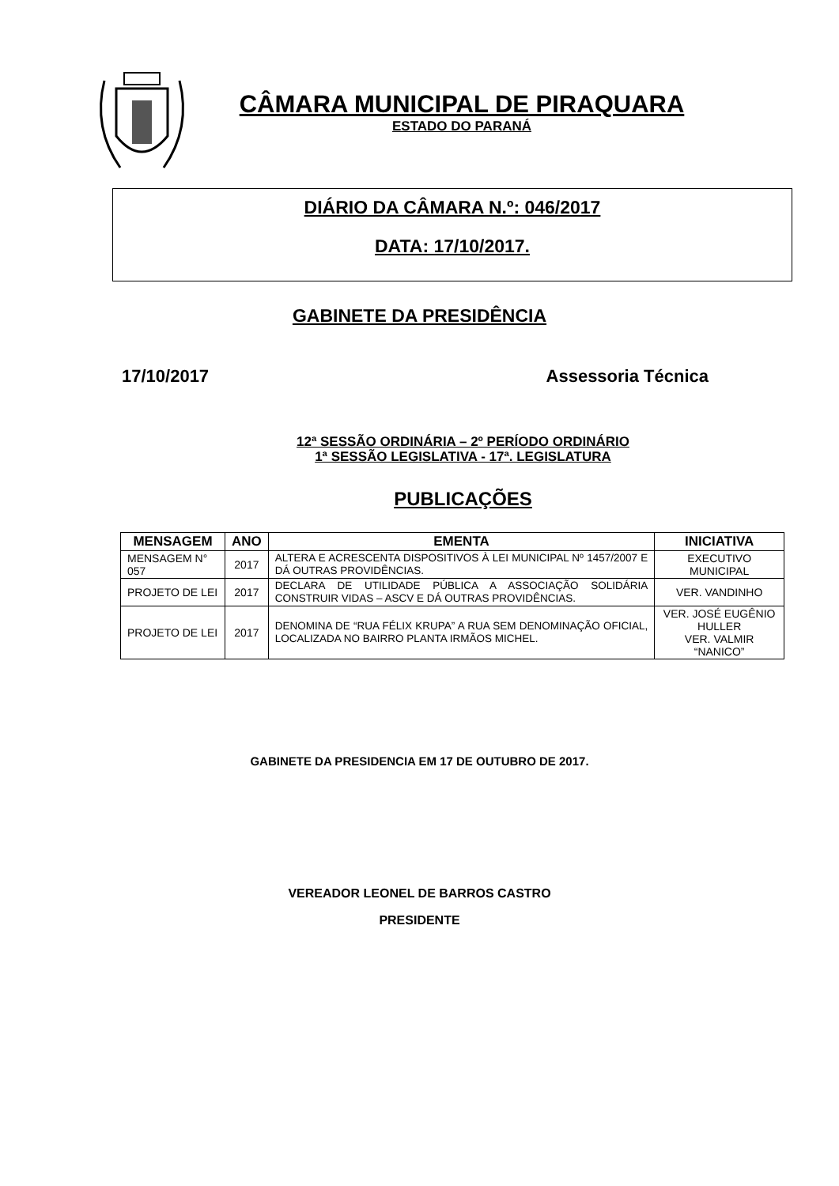CÂMARA MUNICIPAL DE PIRAQUARA
ESTADO DO PARANÁ
DIÁRIO DA CÂMARA N.º: 046/2017
DATA: 17/10/2017.
GABINETE DA PRESIDÊNCIA
17/10/2017 Assessoria Técnica
12ª SESSÃO ORDINÁRIA – 2º PERÍODO ORDINÁRIO
1ª SESSÃO LEGISLATIVA - 17ª. LEGISLATURA
PUBLICAÇÕES
| MENSAGEM | ANO | EMENTA | INICIATIVA |
| --- | --- | --- | --- |
| MENSAGEM N° 057 | 2017 | ALTERA E ACRESCENTA DISPOSITIVOS À LEI MUNICIPAL Nº 1457/2007 E DÁ OUTRAS PROVIDÊNCIAS. | EXECUTIVO MUNICIPAL |
| PROJETO DE LEI | 2017 | DECLARA DE UTILIDADE PÚBLICA A ASSOCIAÇÃO SOLIDÁRIA CONSTRUIR VIDAS – ASCV E DÁ OUTRAS PROVIDÊNCIAS. | VER. VANDINHO |
| PROJETO DE LEI | 2017 | DENOMINA DE “RUA FÉLIX KRUPA” A RUA SEM DENOMINAÇÃO OFICIAL, LOCALIZADA NO BAIRRO PLANTA IRMÃOS MICHEL. | VER. JOSÉ EUGÊNIO HULLER VER. VALMIR “NANICO” |
GABINETE DA PRESIDENCIA EM 17 DE OUTUBRO DE 2017.
VEREADOR LEONEL DE BARROS CASTRO
PRESIDENTE